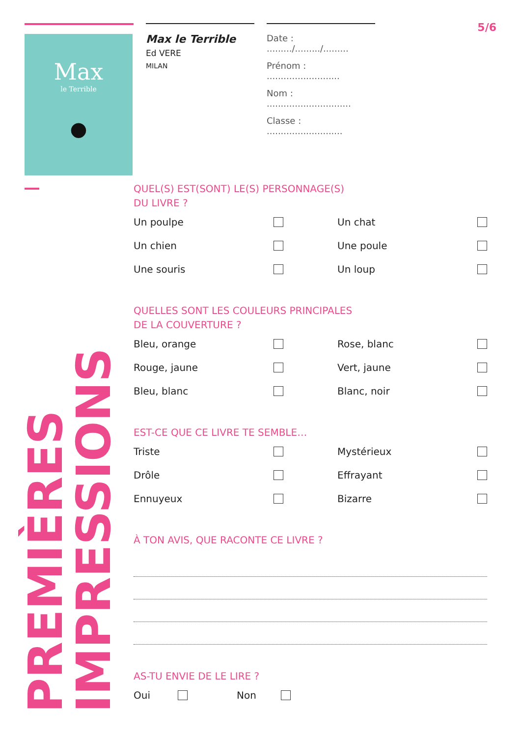Max
le Terrible
●
Max le Terrible
Ed VERE
MILAN
Date : ........./........./.........
Prénom : ..........................
Nom : ..............................
Classe : ...........................
5/6
PREMIÈRES
IMPRESSIONS
QUEL(S) EST(SONT) LE(S) PERSONNAGE(S)
DU LIVRE ?
Un poulpe
Un chat
Un chien
Une poule
Une souris
Un loup
QUELLES SONT LES COULEURS PRINCIPALES
DE LA COUVERTURE ?
Bleu, orange
Rose, blanc
Rouge, jaune
Vert, jaune
Bleu, blanc
Blanc, noir
EST-CE QUE CE LIVRE TE SEMBLE…
Triste
Mystérieux
Drôle
Effrayant
Ennuyeux
Bizarre
À TON AVIS, QUE RACONTE CE LIVRE ?
AS-TU ENVIE DE LE LIRE ?
Oui Non